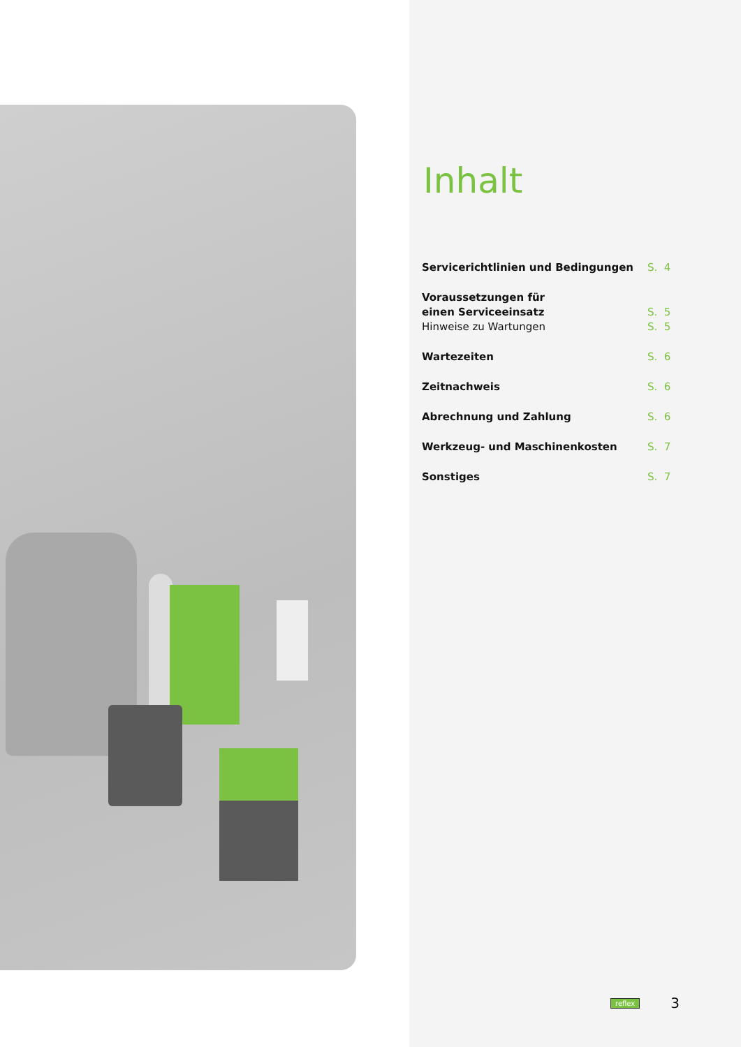Inhalt
| Servicerichtlinien und Bedingungen | S. 4 |
| Voraussetzungen für einen Serviceeinsatz | S. 5 |
| Hinweise zu Wartungen | S. 5 |
| Wartezeiten | S. 6 |
| Zeitnachweis | S. 6 |
| Abrechnung und Zahlung | S. 6 |
| Werkzeug- und Maschinenkosten | S. 7 |
| Sonstiges | S. 7 |
reflex 3